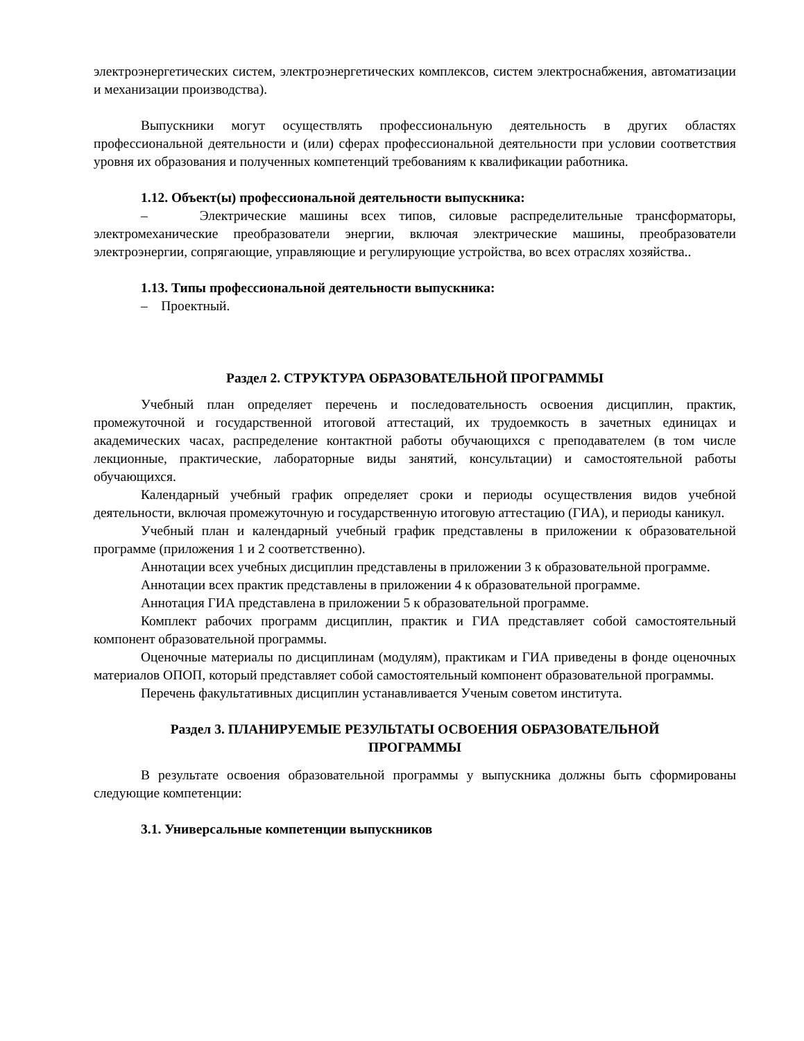электроэнергетических систем, электроэнергетических комплексов, систем электроснабжения, автоматизации и механизации производства).
Выпускники могут осуществлять профессиональную деятельность в других областях профессиональной деятельности и (или) сферах профессиональной деятельности при условии соответствия уровня их образования и полученных компетенций требованиям к квалификации работника.
1.12. Объект(ы) профессиональной деятельности выпускника:
– Электрические машины всех типов, силовые распределительные трансформаторы, электромеханические преобразователи энергии, включая электрические машины, преобразователи электроэнергии, сопрягающие, управляющие и регулирующие устройства, во всех отраслях хозяйства..
1.13. Типы профессиональной деятельности выпускника:
– Проектный.
Раздел 2. СТРУКТУРА ОБРАЗОВАТЕЛЬНОЙ ПРОГРАММЫ
Учебный план определяет перечень и последовательность освоения дисциплин, практик, промежуточной и государственной итоговой аттестаций, их трудоемкость в зачетных единицах и академических часах, распределение контактной работы обучающихся с преподавателем (в том числе лекционные, практические, лабораторные виды занятий, консультации) и самостоятельной работы обучающихся.
Календарный учебный график определяет сроки и периоды осуществления видов учебной деятельности, включая промежуточную и государственную итоговую аттестацию (ГИА), и периоды каникул.
Учебный план и календарный учебный график представлены в приложении к образовательной программе (приложения 1 и 2 соответственно).
Аннотации всех учебных дисциплин представлены в приложении 3 к образовательной программе.
Аннотации всех практик представлены в приложении 4 к образовательной программе.
Аннотация ГИА представлена в приложении 5 к образовательной программе.
Комплект рабочих программ дисциплин, практик и ГИА представляет собой самостоятельный компонент образовательной программы.
Оценочные материалы по дисциплинам (модулям), практикам и ГИА приведены в фонде оценочных материалов ОПОП, который представляет собой самостоятельный компонент образовательной программы.
Перечень факультативных дисциплин устанавливается Ученым советом института.
Раздел 3. ПЛАНИРУЕМЫЕ РЕЗУЛЬТАТЫ ОСВОЕНИЯ ОБРАЗОВАТЕЛЬНОЙ
ПРОГРАММЫ
В результате освоения образовательной программы у выпускника должны быть сформированы следующие компетенции:
3.1. Универсальные компетенции выпускников